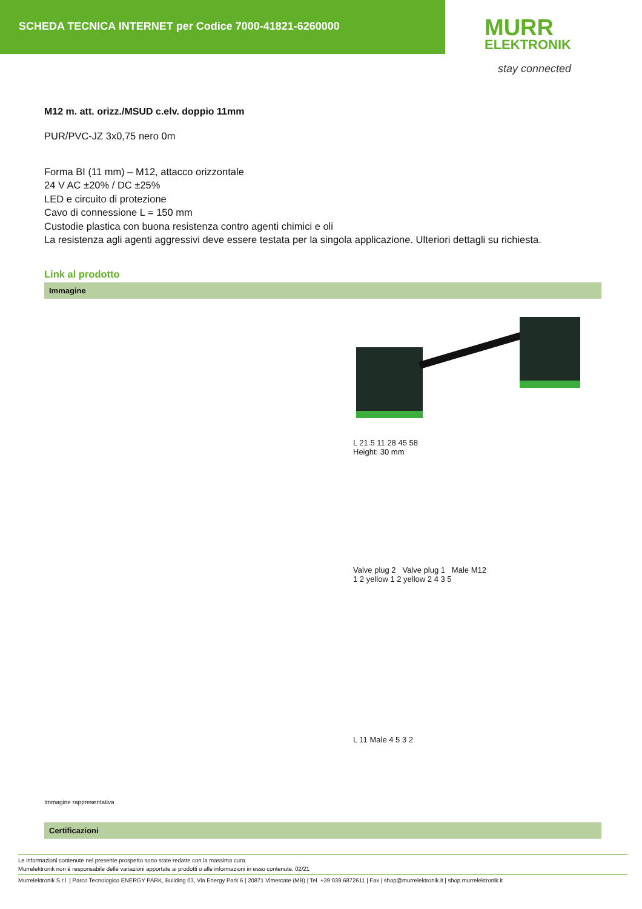SCHEDA TECNICA INTERNET per Codice 7000-41821-6260000
MURR
ELEKTRONIK
stay connected
M12 m. att. orizz./MSUD c.elv. doppio 11mm
PUR/PVC-JZ 3x0,75 nero 0m
Forma BI (11 mm) – M12, attacco orizzontale
24 V AC ±20% / DC ±25%
LED e circuito di protezione
Cavo di connessione L = 150 mm
Custodie plastica con buona resistenza contro agenti chimici e oli
La resistenza agli agenti aggressivi deve essere testata per la singola applicazione. Ulteriori dettagli su richiesta.
Link al prodotto
Immagine
L 21.5 11 28 45 58
Height: 30 mm
Valve plug 2 Valve plug 1 Male M12
1 2 yellow 1 2 yellow 2 4 3 5
L 11 Male 4 5 3 2
Immagine rappresentativa
Certificazioni
Le informazioni contenute nel presente prospetto sono state redatte con la massima cura.
Murrelektronik non è responsabile delle variazioni apportate ai prodotti o alle informazioni in esso contenute. 02/21
Murrelektronik S.r.l. | Parco Tecnologico ENERGY PARK, Building 03, Via Energy Park 6 | 20871 Vimercate (MB) | Tel. +39 039 6872611 | Fax | shop@murrelektronik.it | shop.murrelektronik.it